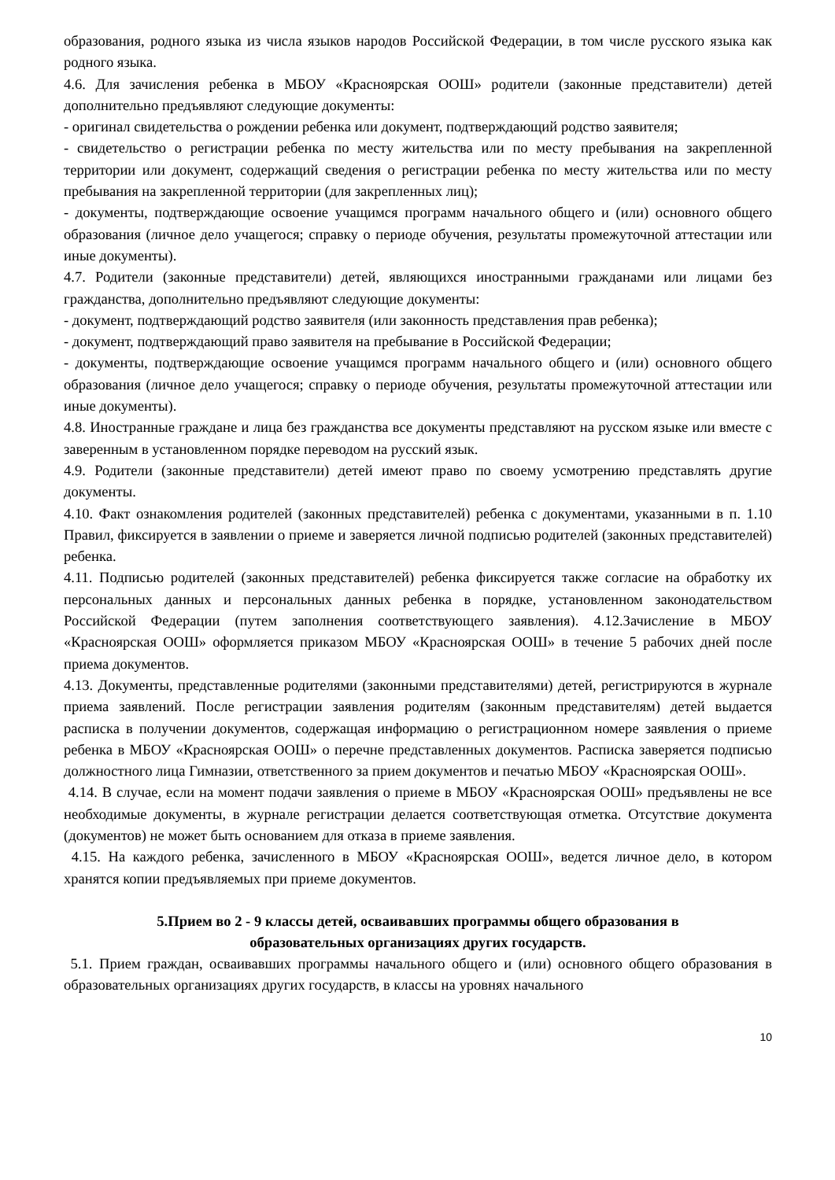образования, родного языка из числа языков народов Российской Федерации, в том числе русского языка как родного языка.
4.6. Для зачисления ребенка в МБОУ «Красноярская ООШ» родители (законные представители) детей дополнительно предъявляют следующие документы:
- оригинал свидетельства о рождении ребенка или документ, подтверждающий родство заявителя;
- свидетельство о регистрации ребенка по месту жительства или по месту пребывания на закрепленной территории или документ, содержащий сведения о регистрации ребенка по месту жительства или по месту пребывания на закрепленной территории (для закрепленных лиц);
- документы, подтверждающие освоение учащимся программ начального общего и (или) основного общего образования (личное дело учащегося; справку о периоде обучения, результаты промежуточной аттестации или иные документы).
4.7. Родители (законные представители) детей, являющихся иностранными гражданами или лицами без гражданства, дополнительно предъявляют следующие документы:
- документ, подтверждающий родство заявителя (или законность представления прав ребенка);
- документ, подтверждающий право заявителя на пребывание в Российской Федерации;
- документы, подтверждающие освоение учащимся программ начального общего и (или) основного общего образования (личное дело учащегося; справку о периоде обучения, результаты промежуточной аттестации или иные документы).
4.8. Иностранные граждане и лица без гражданства все документы представляют на русском языке или вместе с заверенным в установленном порядке переводом на русский язык.
4.9. Родители (законные представители) детей имеют право по своему усмотрению представлять другие документы.
4.10. Факт ознакомления родителей (законных представителей) ребенка с документами, указанными в п. 1.10 Правил, фиксируется в заявлении о приеме и заверяется личной подписью родителей (законных представителей) ребенка.
4.11. Подписью родителей (законных представителей) ребенка фиксируется также согласие на обработку их персональных данных и персональных данных ребенка в порядке, установленном законодательством Российской Федерации (путем заполнения соответствующего заявления). 4.12.Зачисление в МБОУ «Красноярская ООШ» оформляется приказом МБОУ «Красноярская ООШ» в течение 5 рабочих дней после приема документов.
4.13. Документы, представленные родителями (законными представителями) детей, регистрируются в журнале приема заявлений. После регистрации заявления родителям (законным представителям) детей выдается расписка в получении документов, содержащая информацию о регистрационном номере заявления о приеме ребенка в МБОУ «Красноярская ООШ» о перечне представленных документов. Расписка заверяется подписью должностного лица Гимназии, ответственного за прием документов и печатью МБОУ «Красноярская ООШ».
4.14. В случае, если на момент подачи заявления о приеме в МБОУ «Красноярская ООШ» предъявлены не все необходимые документы, в журнале регистрации делается соответствующая отметка. Отсутствие документа (документов) не может быть основанием для отказа в приеме заявления.
4.15. На каждого ребенка, зачисленного в МБОУ «Красноярская ООШ», ведется личное дело, в котором хранятся копии предъявляемых при приеме документов.
5.Прием во 2 - 9 классы детей, осваивавших программы общего образования в
образовательных организациях других государств.
5.1. Прием граждан, осваивавших программы начального общего и (или) основного общего образования в образовательных организациях других государств, в классы на уровнях начального
10